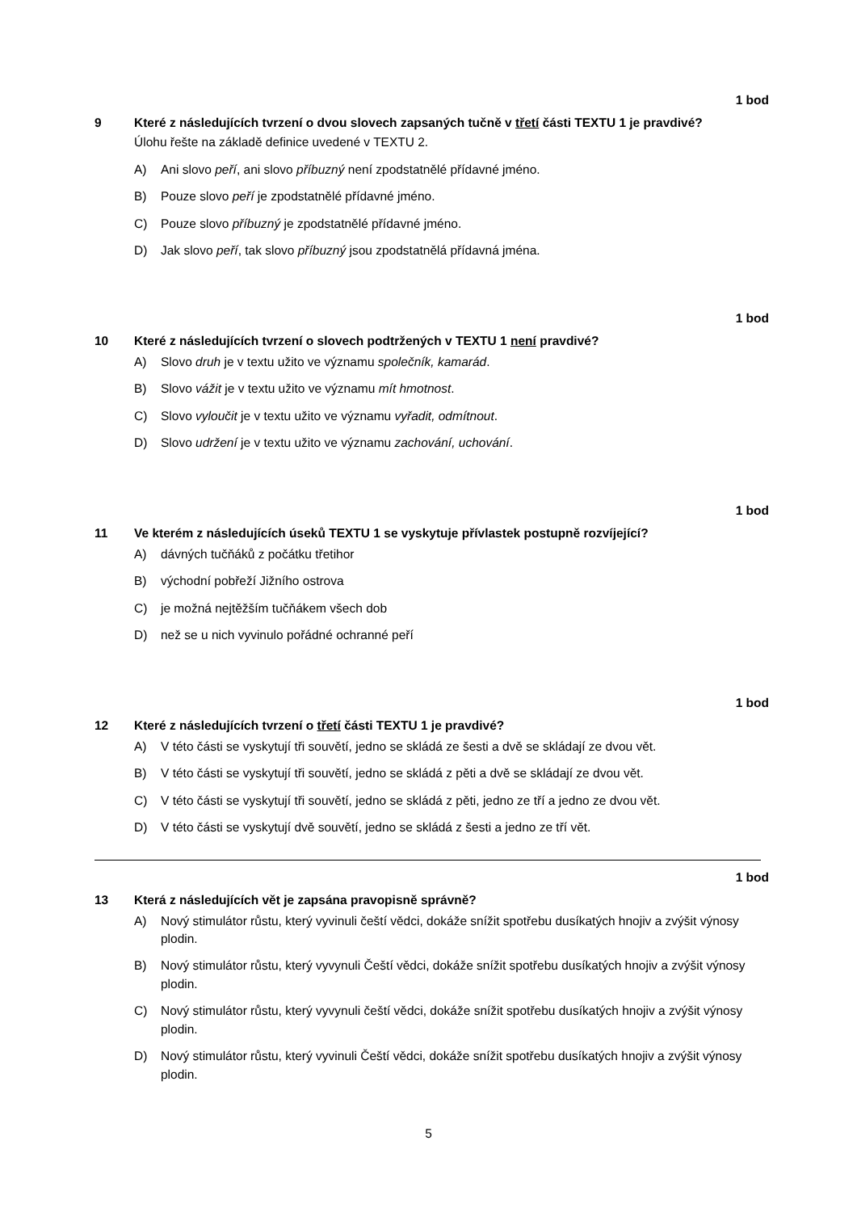1 bod
9 Které z následujících tvrzení o dvou slovech zapsaných tučně v třetí části TEXTU 1 je pravdivé?
Úlohu řešte na základě definice uvedené v TEXTU 2.
A) Ani slovo peří, ani slovo příbuzný není zpodstatnělé přídavné jméno.
B) Pouze slovo peří je zpodstatnělé přídavné jméno.
C) Pouze slovo příbuzný je zpodstatnělé přídavné jméno.
D) Jak slovo peří, tak slovo příbuzný jsou zpodstatnělá přídavná jména.
1 bod
10 Které z následujících tvrzení o slovech podtržených v TEXTU 1 není pravdivé?
A) Slovo druh je v textu užito ve významu společník, kamarád.
B) Slovo vážit je v textu užito ve významu mít hmotnost.
C) Slovo vyloučit je v textu užito ve významu vyřadit, odmítnout.
D) Slovo udržení je v textu užito ve významu zachování, uchování.
1 bod
11 Ve kterém z následujících úseků TEXTU 1 se vyskytuje přívlastek postupně rozvíjející?
A) dávných tučňáků z počátku třetihor
B) východní pobřeží Jižního ostrova
C) je možná nejtěžším tučňákem všech dob
D) než se u nich vyvinulo pořádné ochranné peří
1 bod
12 Které z následujících tvrzení o třetí části TEXTU 1 je pravdivé?
A) V této části se vyskytují tři souvětí, jedno se skládá ze šesti a dvě se skládají ze dvou vět.
B) V této části se vyskytují tři souvětí, jedno se skládá z pěti a dvě se skládají ze dvou vět.
C) V této části se vyskytují tři souvětí, jedno se skládá z pěti, jedno ze tří a jedno ze dvou vět.
D) V této části se vyskytují dvě souvětí, jedno se skládá z šesti a jedno ze tří vět.
1 bod
13 Která z následujících vět je zapsána pravopisně správně?
A) Nový stimulátor růstu, který vyvinuli čeští vědci, dokáže snížit spotřebu dusíkatých hnojiv a zvýšit výnosy plodin.
B) Nový stimulátor růstu, který vyvynuli Čeští vědci, dokáže snížit spotřebu dusíkatých hnojiv a zvýšit výnosy plodin.
C) Nový stimulátor růstu, který vyvynuli čeští vědci, dokáže snížit spotřebu dusíkatých hnojiv a zvýšit výnosy plodin.
D) Nový stimulátor růstu, který vyvinuli Čeští vědci, dokáže snížit spotřebu dusíkatých hnojiv a zvýšit výnosy plodin.
5